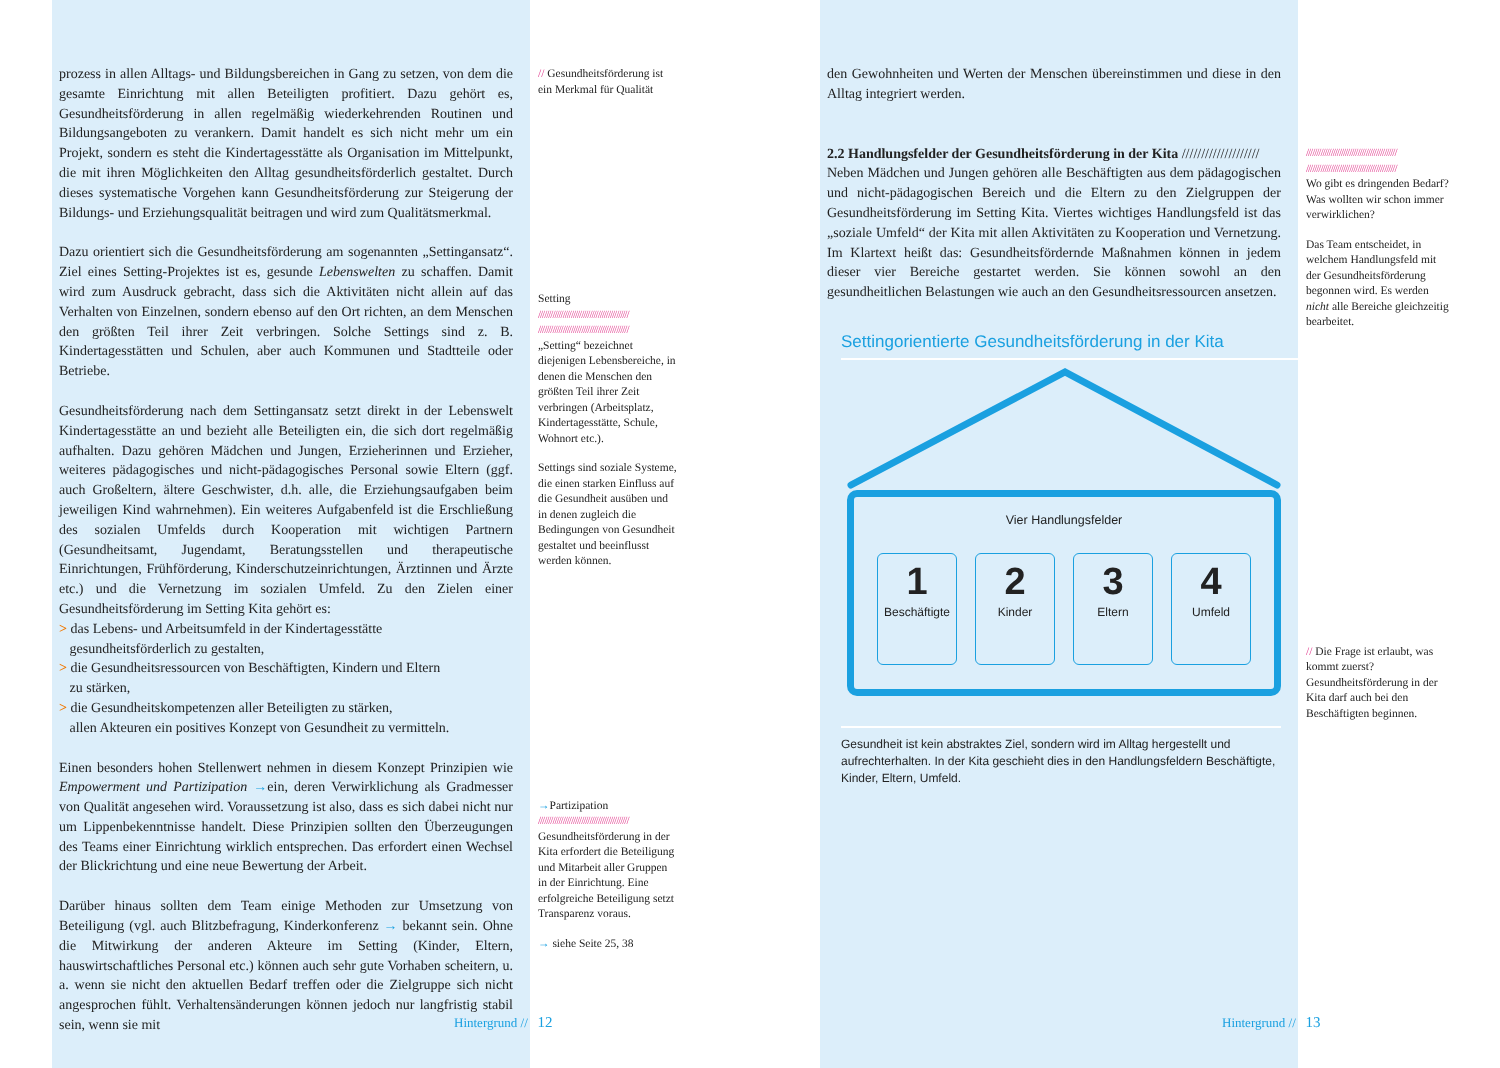prozess in allen Alltags- und Bildungsbereichen in Gang zu setzen, von dem die gesamte Einrichtung mit allen Beteiligten profitiert. Dazu gehört es, Gesundheitsförderung in allen regelmäßig wiederkehrenden Routinen und Bildungsangeboten zu verankern. Damit handelt es sich nicht mehr um ein Projekt, sondern es steht die Kindertagesstätte als Organisation im Mittelpunkt, die mit ihren Möglichkeiten den Alltag gesundheitsförderlich gestaltet. Durch dieses systematische Vorgehen kann Gesundheitsförderung zur Steigerung der Bildungs- und Erziehungsqualität beitragen und wird zum Qualitätsmerkmal.
Dazu orientiert sich die Gesundheitsförderung am sogenannten „Settingansatz“. Ziel eines Setting-Projektes ist es, gesunde Lebenswelten zu schaffen. Damit wird zum Ausdruck gebracht, dass sich die Aktivitäten nicht allein auf das Verhalten von Einzelnen, sondern ebenso auf den Ort richten, an dem Menschen den größten Teil ihrer Zeit verbringen. Solche Settings sind z. B. Kindertagesstätten und Schulen, aber auch Kommunen und Stadtteile oder Betriebe.
Gesundheitsförderung nach dem Settingansatz setzt direkt in der Lebenswelt Kindertagesstätte an und bezieht alle Beteiligten ein, die sich dort regelmäßig aufhalten. Dazu gehören Mädchen und Jungen, Erzieherinnen und Erzieher, weiteres pädagogisches und nicht-pädagogisches Personal sowie Eltern (ggf. auch Großeltern, ältere Geschwister, d.h. alle, die Erziehungsaufgaben beim jeweiligen Kind wahrnehmen). Ein weiteres Aufgabenfeld ist die Erschließung des sozialen Umfelds durch Kooperation mit wichtigen Partnern (Gesundheitsamt, Jugendamt, Beratungsstellen und therapeutische Einrichtungen, Frühförderung, Kinderschutzeinrichtungen, Ärztinnen und Ärzte etc.) und die Vernetzung im sozialen Umfeld. Zu den Zielen einer Gesundheitsförderung im Setting Kita gehört es:
> das Lebens- und Arbeitsumfeld in der Kindertagesstätte
gesundheitsförderlich zu gestalten,
> die Gesundheitsressourcen von Beschäftigten, Kindern und Eltern
zu stärken,
> die Gesundheitskompetenzen aller Beteiligten zu stärken,
allen Akteuren ein positives Konzept von Gesundheit zu vermitteln.
Einen besonders hohen Stellenwert nehmen in diesem Konzept Prinzipien wie Empowerment und Partizipation →ein, deren Verwirklichung als Gradmesser von Qualität angesehen wird. Voraussetzung ist also, dass es sich dabei nicht nur um Lippenbekenntnisse handelt. Diese Prinzipien sollten den Überzeugungen des Teams einer Einrichtung wirklich entsprechen. Das erfordert einen Wechsel der Blickrichtung und eine neue Bewertung der Arbeit.
Darüber hinaus sollten dem Team einige Methoden zur Umsetzung von Beteiligung (vgl. auch Blitzbefragung, Kinderkonferenz → bekannt sein. Ohne die Mitwirkung der anderen Akteure im Setting (Kinder, Eltern, hauswirtschaftliches Personal etc.) können auch sehr gute Vorhaben scheitern, u. a. wenn sie nicht den aktuellen Bedarf treffen oder die Zielgruppe sich nicht angesprochen fühlt. Verhaltensänderungen können jedoch nur langfristig stabil sein, wenn sie mit
// Gesundheitsförderung ist ein Merkmal für Qualität
Setting
////////////////////////////////////////////
////////////////////////////////////////////
„Setting“ bezeichnet diejenigen Lebensbereiche, in denen die Menschen den größten Teil ihrer Zeit verbringen (Arbeitsplatz, Kindertagesstätte, Schule, Wohnort etc.).
Settings sind soziale Systeme, die einen starken Einfluss auf die Gesundheit ausüben und in denen zugleich die Bedingungen von Gesundheit gestaltet und beeinflusst werden können.
→Partizipation
////////////////////////////////////////////
Gesundheitsförderung in der Kita erfordert die Beteiligung und Mitarbeit aller Gruppen in der Einrichtung. Eine erfolgreiche Beteiligung setzt Transparenz voraus.
→ siehe Seite 25, 38
Hintergrund // 12
den Gewohnheiten und Werten der Menschen übereinstimmen und diese in den Alltag integriert werden.
2.2 Handlungsfelder der Gesundheitsförderung in der Kita ////////////////////
Neben Mädchen und Jungen gehören alle Beschäftigten aus dem pädagogischen und nicht-pädagogischen Bereich und die Eltern zu den Zielgruppen der Gesundheitsförderung im Setting Kita. Viertes wichtiges Handlungsfeld ist das „soziale Umfeld“ der Kita mit allen Aktivitäten zu Kooperation und Vernetzung. Im Klartext heißt das: Gesundheitsfördernde Maßnahmen können in jedem dieser vier Bereiche gestartet werden. Sie können sowohl an den gesundheitlichen Belastungen wie auch an den Gesundheitsressourcen ansetzen.
Settingorientierte Gesundheitsförderung in der Kita
Vier Handlungsfelder
1
Beschäftigte
2
Kinder
3
Eltern
4
Umfeld
Gesundheit ist kein abstraktes Ziel, sondern wird im Alltag hergestellt und aufrechterhalten. In der Kita geschieht dies in den Handlungsfeldern Beschäftigte, Kinder, Eltern, Umfeld.
////////////////////////////////////////////
////////////////////////////////////////////
Wo gibt es dringenden Bedarf? Was wollten wir schon immer verwirklichen?
Das Team entscheidet, in welchem Handlungsfeld mit der Gesundheitsförderung begonnen wird. Es werden nicht alle Bereiche gleichzeitig bearbeitet.
// Die Frage ist erlaubt, was kommt zuerst? Gesundheitsförderung in der Kita darf auch bei den Beschäftigten beginnen.
Hintergrund // 13